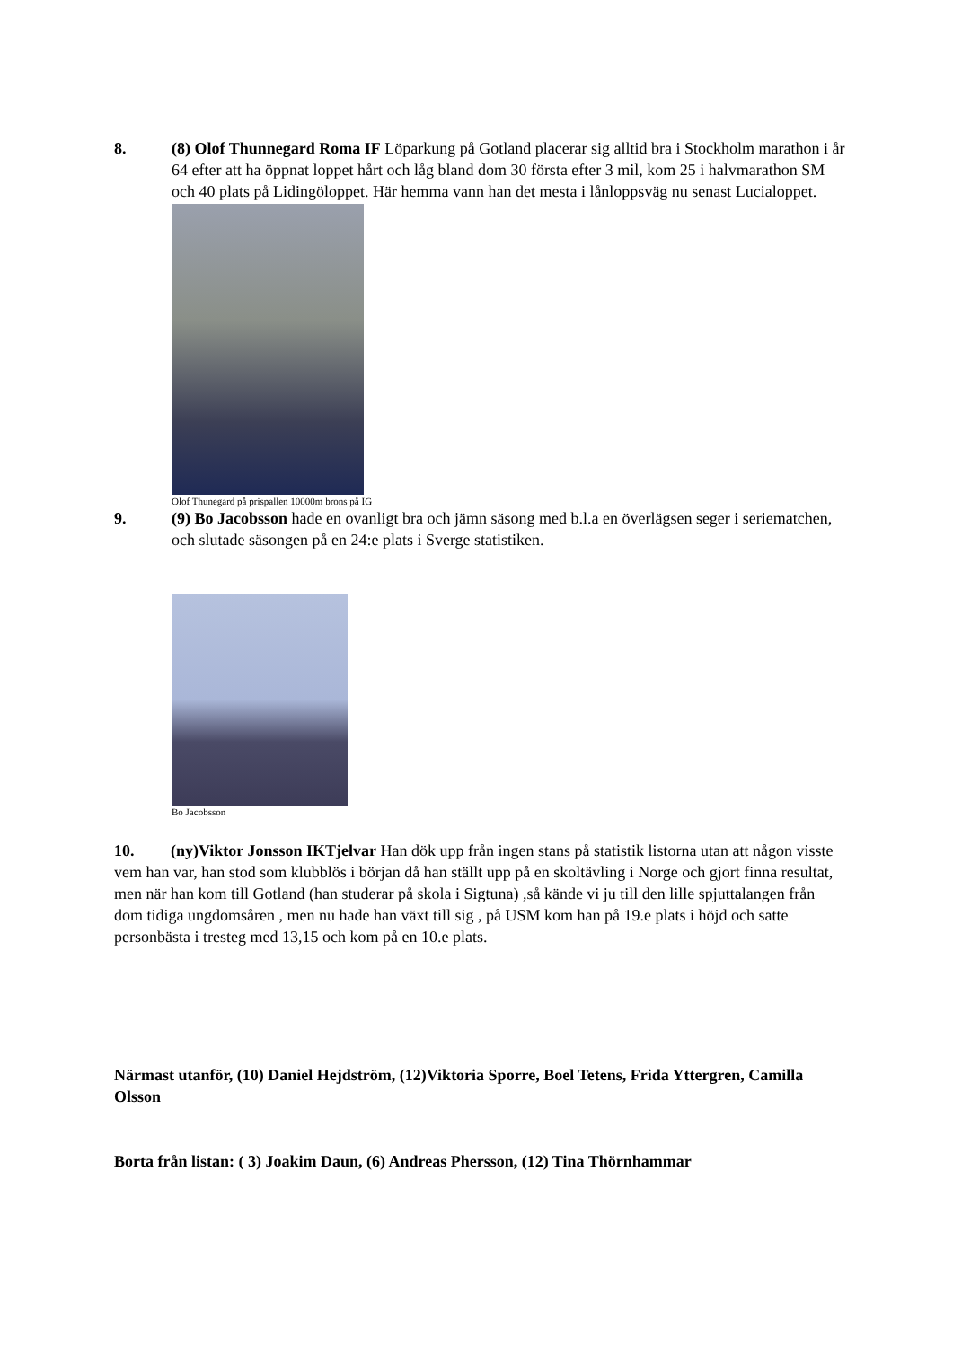8. (8) Olof Thunnegard Roma IF Löparkung på Gotland placerar sig alltid bra i Stockholm marathon i år 64 efter att ha öppnat loppet hårt och låg bland dom 30 första efter 3 mil, kom 25 i halvmarathon SM och 40 plats på Lidingöloppet. Här hemma vann han det mesta i lånloppsväg nu senast Lucialoppet.
Olof Thunegard på prispallen 10000m brons på IG
9. (9) Bo Jacobsson hade en ovanligt bra och jämn säsong med b.l.a en överlägsen seger i seriematchen, och slutade säsongen på en 24:e plats i Sverge statistiken.
Bo Jacobsson
10. (ny)Viktor Jonsson IKTjelvar Han dök upp från ingen stans på statistik listorna utan att någon visste vem han var, han stod som klubblös i början då han ställt upp på en skoltävling i Norge och gjort finna resultat, men när han kom till Gotland (han studerar på skola i Sigtuna) ,så kände vi ju till den lille spjuttalangen från dom tidiga ungdomsåren , men nu hade han växt till sig , på USM kom han på 19.e plats i höjd och satte personbästa i tresteg med 13,15 och kom på en 10.e plats.
Närmast utanför, (10) Daniel Hejdström, (12)Viktoria Sporre, Boel Tetens, Frida Yttergren, Camilla Olsson
Borta från listan: ( 3) Joakim Daun, (6) Andreas Phersson, (12) Tina Thörnhammar